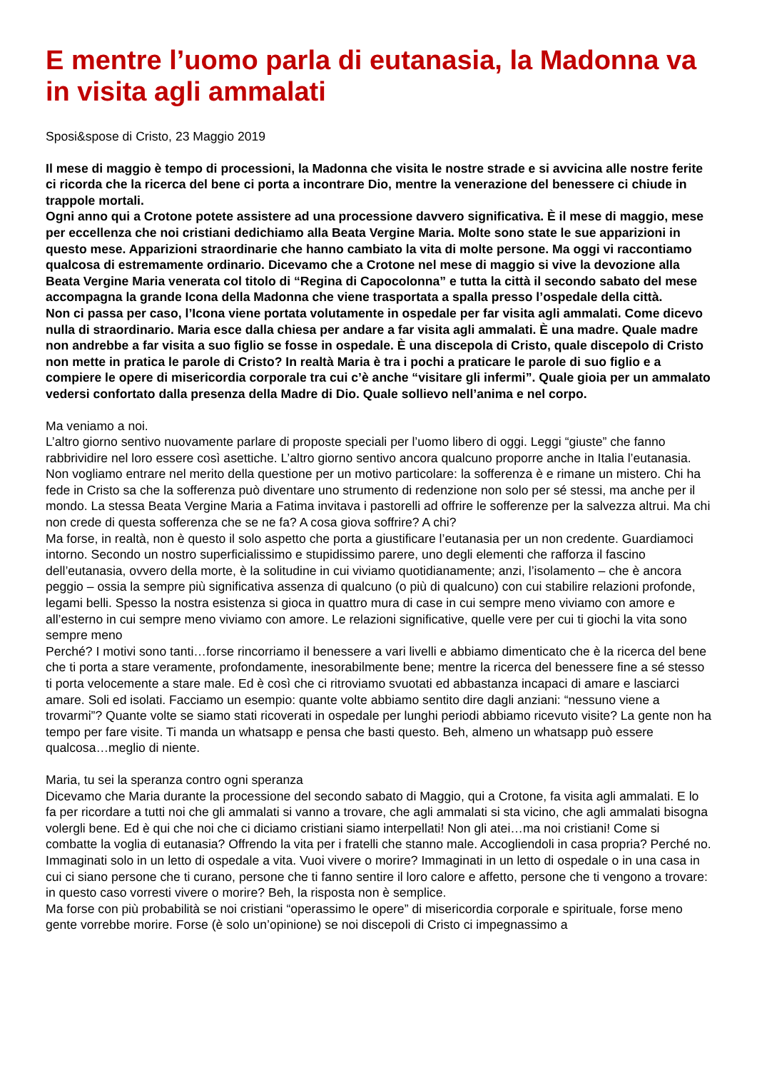E mentre l’uomo parla di eutanasia, la Madonna va in visita agli ammalati
Sposi&spose di Cristo, 23 Maggio 2019
Il mese di maggio è tempo di processioni, la Madonna che visita le nostre strade e si avvicina alle nostre ferite ci ricorda che la ricerca del bene ci porta a incontrare Dio, mentre la venerazione del benessere ci chiude in trappole mortali.
Ogni anno qui a Crotone potete assistere ad una processione davvero significativa. È il mese di maggio, mese per eccellenza che noi cristiani dedichiamo alla Beata Vergine Maria. Molte sono state le sue apparizioni in questo mese. Apparizioni straordinarie che hanno cambiato la vita di molte persone. Ma oggi vi raccontiamo qualcosa di estremamente ordinario. Dicevamo che a Crotone nel mese di maggio si vive la devozione alla Beata Vergine Maria venerata col titolo di “Regina di Capocolonna” e tutta la città il secondo sabato del mese accompagna la grande Icona della Madonna che viene trasportata a spalla presso l’ospedale della città.
Non ci passa per caso, l’Icona viene portata volutamente in ospedale per far visita agli ammalati. Come dicevo nulla di straordinario. Maria esce dalla chiesa per andare a far visita agli ammalati. È una madre. Quale madre non andrebbe a far visita a suo figlio se fosse in ospedale. È una discepola di Cristo, quale discepolo di Cristo non mette in pratica le parole di Cristo? In realtà Maria è tra i pochi a praticare le parole di suo figlio e a compiere le opere di misericordia corporale tra cui c’è anche “visitare gli infermi”. Quale gioia per un ammalato vedersi confortato dalla presenza della Madre di Dio. Quale sollievo nell’anima e nel corpo.
Ma veniamo a noi.
L’altro giorno sentivo nuovamente parlare di proposte speciali per l’uomo libero di oggi. Leggi “giuste” che fanno rabbrividire nel loro essere così asettiche. L’altro giorno sentivo ancora qualcuno proporre anche in Italia l’eutanasia. Non vogliamo entrare nel merito della questione per un motivo particolare: la sofferenza è e rimane un mistero. Chi ha fede in Cristo sa che la sofferenza può diventare uno strumento di redenzione non solo per sé stessi, ma anche per il mondo. La stessa Beata Vergine Maria a Fatima invitava i pastorelli ad offrire le sofferenze per la salvezza altrui. Ma chi non crede di questa sofferenza che se ne fa? A cosa giova soffrire? A chi?
Ma forse, in realtà, non è questo il solo aspetto che porta a giustificare l’eutanasia per un non credente. Guardiamoci intorno. Secondo un nostro superficialissimo e stupidissimo parere, uno degli elementi che rafforza il fascino dell’eutanasia, ovvero della morte, è la solitudine in cui viviamo quotidianamente; anzi, l’isolamento – che è ancora peggio – ossia la sempre più significativa assenza di qualcuno (o più di qualcuno) con cui stabilire relazioni profonde, legami belli. Spesso la nostra esistenza si gioca in quattro mura di case in cui sempre meno viviamo con amore e all’esterno in cui sempre meno viviamo con amore. Le relazioni significative, quelle vere per cui ti giochi la vita sono sempre meno
Perché? I motivi sono tanti…forse rincorriamo il benessere a vari livelli e abbiamo dimenticato che è la ricerca del bene che ti porta a stare veramente, profondamente, inesorabilmente bene; mentre la ricerca del benessere fine a sé stesso ti porta velocemente a stare male. Ed è così che ci ritroviamo svuotati ed abbastanza incapaci di amare e lasciarci amare. Soli ed isolati. Facciamo un esempio: quante volte abbiamo sentito dire dagli anziani: “nessuno viene a trovarmi”? Quante volte se siamo stati ricoverati in ospedale per lunghi periodi abbiamo ricevuto visite? La gente non ha tempo per fare visite. Ti manda un whatsapp e pensa che basti questo. Beh, almeno un whatsapp può essere qualcosa…meglio di niente.
Maria, tu sei la speranza contro ogni speranza
Dicevamo che Maria durante la processione del secondo sabato di Maggio, qui a Crotone, fa visita agli ammalati. E lo fa per ricordare a tutti noi che gli ammalati si vanno a trovare, che agli ammalati si sta vicino, che agli ammalati bisogna volergli bene. Ed è qui che noi che ci diciamo cristiani siamo interpellati! Non gli atei…ma noi cristiani! Come si combatte la voglia di eutanasia? Offrendo la vita per i fratelli che stanno male. Accogliendoli in casa propria? Perché no. Immaginati solo in un letto di ospedale a vita. Vuoi vivere o morire? Immaginati in un letto di ospedale o in una casa in cui ci siano persone che ti curano, persone che ti fanno sentire il loro calore e affetto, persone che ti vengono a trovare: in questo caso vorresti vivere o morire? Beh, la risposta non è semplice.
Ma forse con più probabilità se noi cristiani “operassimo le opere” di misericordia corporale e spirituale, forse meno gente vorrebbe morire. Forse (è solo un’opinione) se noi discepoli di Cristo ci impegnassimo a